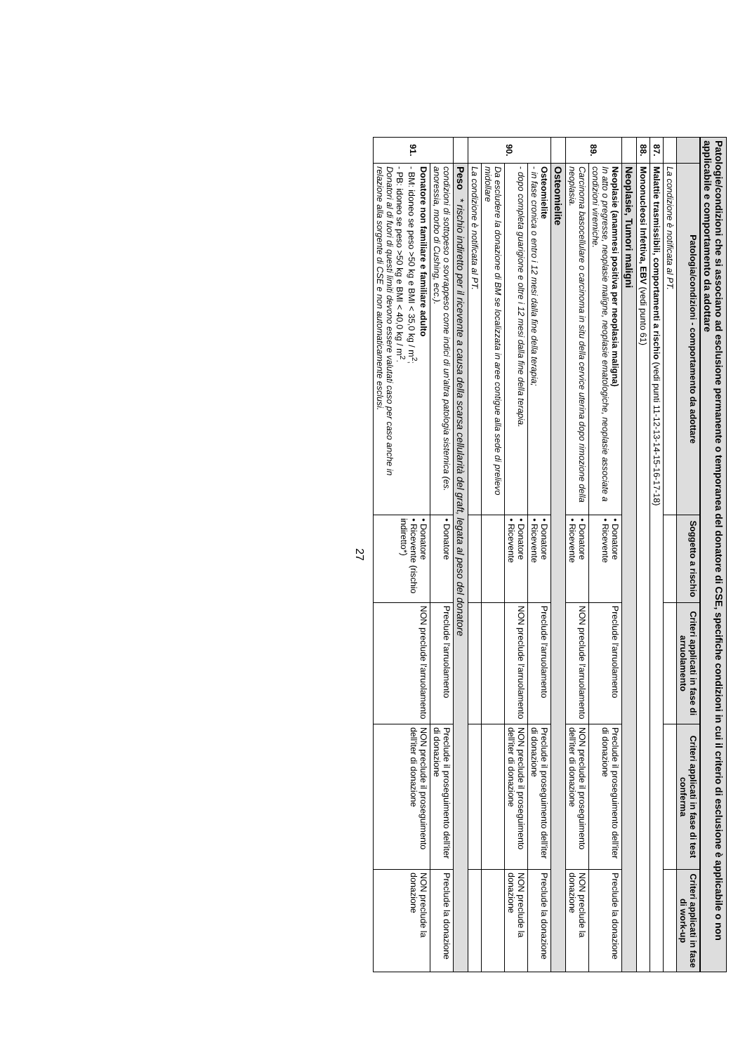Patologie/condizioni che si associano ad esclusione permanente o temporanea del donatore di CSE, specifiche condizioni in cui il criterio di esclusione è applicabile o non applicabile e comportamento da adottare
| | Patologia/condizioni - comportamento da adottare | Soggetto a rischio | Criteri applicati in fase di arruolamento | Criteri applicati in fase di test conferma | Criteri applicati in fase di work-up |
| --- | --- | --- | --- | --- | --- |
| | La condizione è notificata al PT. | | | | |
| 87. | Malattie trasmissibili, comportamenti a rischio (vedi punti 11-12-13-14-15-16-17-18) | | | | |
| 88. | Mononucleosi Infettiva, EBV (vedi punto 61) | | | | |
| | Neoplasie, Tumori maligni | | | | |
| 89. | Neoplasie (anamnesi positiva per neoplasia maligna) In atto o pregresse, neoplasie maligne, neoplasie ematologiche, neoplasie associate a condizioni viremiche. | • Donatore • Ricevente | Preclude l'arruolamento | Preclude il proseguimento dell'iter di donazione | Preclude la donazione |
| | Carcinoma basocellulare o carcinoma in situ della cervice uterina dopo rimozione della neoplasia. | • Donatore • Ricevente | NON preclude l'arruolamento | NON preclude il proseguimento dell'iter di donazione | NON preclude la donazione |
| | Osteomielite | | | | |
| 90. | Osteomielite - in fase cronica o entro i 12 mesi dalla fine della terapia; | • Donatore • Ricevente | Preclude l'arruolamento | Preclude il proseguimento dell'iter di donazione | Preclude la donazione |
| | - dopo completa guarigione e oltre i 12 mesi dalla fine della terapia. | • Donatore • Ricevente | NON preclude l'arruolamento | NON preclude il proseguimento dell'iter di donazione | NON preclude la donazione |
| | Da escludere la donazione di BM se localizzata in aree contigue alla sede di prelievo midollare | | | | |
| | La condizione è notificata al PT. | | | | |
| | Peso * rischio indiretto per il ricevente a causa della scarsa cellularità del graft, legata al peso del donatore | | | | |
| 91. | condizioni di sottopeso o sovrappeso come indici di un'altra patologia sistemica (es. anoressia, morbo di Cushing, ecc.). | • Donatore | Preclude l'arruolamento | Preclude il proseguimento dell'iter di donazione | Preclude la donazione |
| | Donatore non familiare e familiare adulto - BM: idoneo se peso >50 kg e BMI < 35,0 kg / m<sup>2</sup>; - PB: idoneo se peso >50 kg e BMI < 40,0 kg / m<sup>2</sup>. Donatori al di fuori di questi limiti devono essere valutati caso per caso anche in relazione alla sorgente di CSE e non automaticamente esclusi. | • Donatore • Ricevente (rischio indiretto*) | NON preclude l'arruolamento | NON preclude il proseguimento dell'iter di donazione | NON preclude la donazione |
27